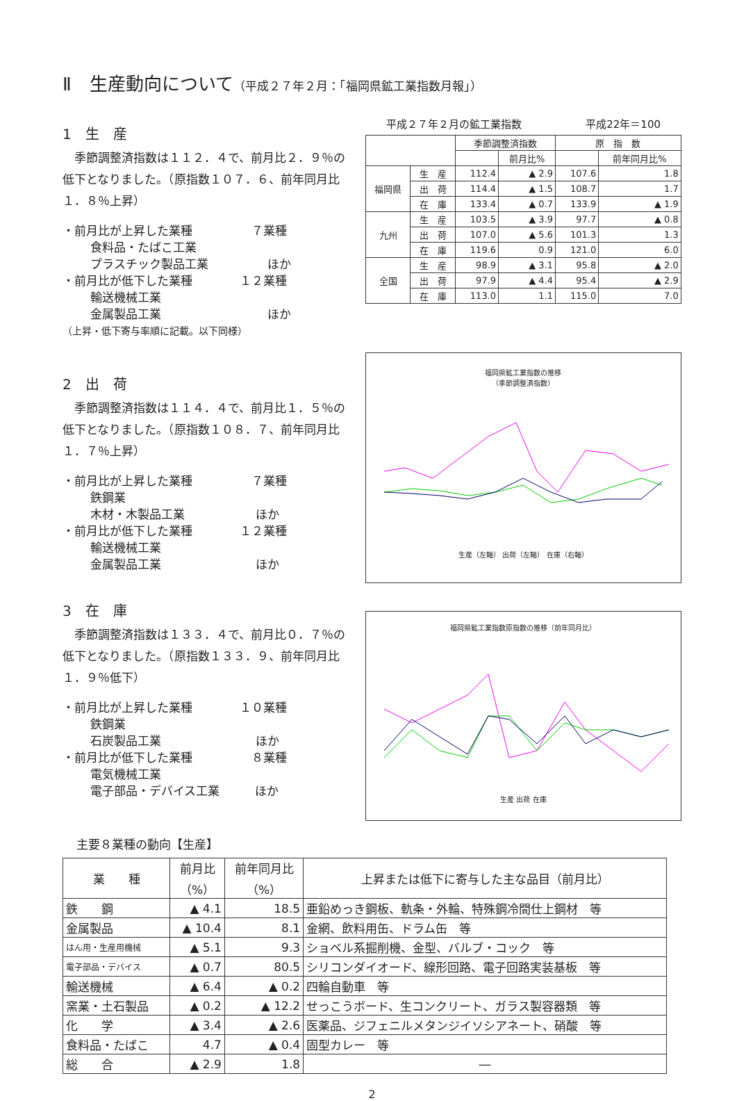Ⅱ　生産動向について（平成２７年２月：「福岡県鉱工業指数月報」）
1　生　産
季節調整済指数は１１２．４で、前月比２．９％の低下となりました。（原指数１０７．６、前年同月比１．８％上昇）
・前月比が上昇した業種　　　　　７業種
食料品・たばこ工業
プラスチック製品工業　　　　　ほか
・前月比が低下した業種　　　　１２業種
輸送機械工業
金属製品工業　　　　　　　　　ほか
（上昇・低下寄与率順に記載。以下同様）
2　出　荷
季節調整済指数は１１４．４で、前月比１．５％の低下となりました。（原指数１０８．７、前年同月比１．７％上昇）
・前月比が上昇した業種　　　　　７業種
鉄鋼業
木材・木製品工業　　　　　　ほか
・前月比が低下した業種　　　　１２業種
輸送機械工業
金属製品工業　　　　　　　　ほか
3　在　庫
季節調整済指数は１３３．４で、前月比０．７％の低下となりました。（原指数１３３．９、前年同月比１．９％低下）
・前月比が上昇した業種　　　　１０業種
鉄鋼業
石炭製品工業　　　　　　　　ほか
・前月比が低下した業種　　　　　８業種
電気機械工業
電子部品・デバイス工業　　　ほか
平成２７年２月の鉱工業指数 平成22年＝100
| | | 季節調整済指数 | | 原 指 数 | |
| --- | --- | --- | --- | --- | --- |
| | | | 前月比% | | 前年同月比% |
| 福岡県 | 生 産 | 112.4 | ▲ 2.9 | 107.6 | 1.8 |
| | 出 荷 | 114.4 | ▲ 1.5 | 108.7 | 1.7 |
| | 在 庫 | 133.4 | ▲ 0.7 | 133.9 | ▲ 1.9 |
| 九州 | 生 産 | 103.5 | ▲ 3.9 | 97.7 | ▲ 0.8 |
| | 出 荷 | 107.0 | ▲ 5.6 | 101.3 | 1.3 |
| | 在 庫 | 119.6 | 0.9 | 121.0 | 6.0 |
| 全国 | 生 産 | 98.9 | ▲ 3.1 | 95.8 | ▲ 2.0 |
| | 出 荷 | 97.9 | ▲ 4.4 | 95.4 | ▲ 2.9 |
| | 在 庫 | 113.0 | 1.1 | 115.0 | 7.0 |
福岡県鉱工業指数の推移
（季節調整済指数）
生産（左軸） 出荷（左軸） 在庫（右軸）
福岡県鉱工業指数原指数の推移（前年同月比）
生産 出荷 在庫
主要８業種の動向【生産】
| 業 種 | 前月比 （%） | 前年同月比 （%） | 上昇または低下に寄与した主な品目（前月比） |
| --- | --- | --- | --- |
| 鉄 鋼 | ▲ 4.1 | 18.5 | 亜鉛めっき鋼板、軌条・外輪、特殊鋼冷間仕上鋼材 等 |
| 金属製品 | ▲ 10.4 | 8.1 | 金網、飲料用缶、ドラム缶 等 |
| はん用・生産用機械 | ▲ 5.1 | 9.3 | ショベル系掘削機、金型、バルブ・コック 等 |
| 電子部品・デバイス | ▲ 0.7 | 80.5 | シリコンダイオード、線形回路、電子回路実装基板 等 |
| 輸送機械 | ▲ 6.4 | ▲ 0.2 | 四輪自動車 等 |
| 窯業・土石製品 | ▲ 0.2 | ▲ 12.2 | せっこうボード、生コンクリート、ガラス製容器類 等 |
| 化 学 | ▲ 3.4 | ▲ 2.6 | 医薬品、ジフェニルメタンジイソシアネート、硝酸 等 |
| 食料品・たばこ | 4.7 | ▲ 0.4 | 固型カレー 等 |
| 総 合 | ▲ 2.9 | 1.8 | ― |
2